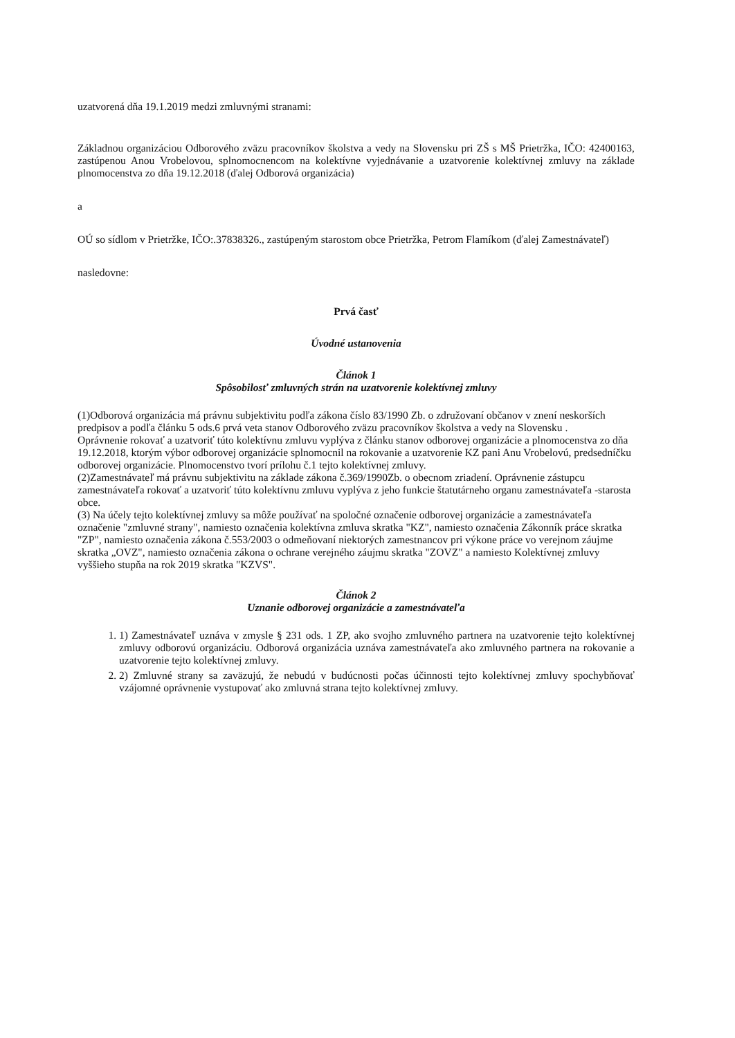uzatvorená dňa 19.1.2019 medzi zmluvnými stranami:
Základnou organizáciou Odborového zväzu pracovníkov školstva a vedy na Slovensku pri ZŠ s MŠ Prietržka, IČO: 42400163, zastúpenou Anou Vrobelovou, splnomocnencom na kolektívne vyjednávanie a uzatvorenie kolektívnej zmluvy na základe plnomocenstva zo dňa 19.12.2018 (ďalej Odborová organizácia)
a
OÚ so sídlom v Prietržke, IČO:.37838326., zastúpeným starostom obce Prietržka, Petrom Flamíkom (ďalej Zamestnávateľ)
nasledovne:
Prvá časť
Úvodné ustanovenia
Článok 1
Spôsobilosť zmluvných strán na uzatvorenie kolektívnej zmluvy
(1)Odborová organizácia má právnu subjektivitu podľa zákona číslo 83/1990 Zb. o združovaní občanov v znení neskorších predpisov a podľa článku 5 ods.6 prvá veta stanov Odborového zväzu pracovníkov školstva a vedy na Slovensku .
Oprávnenie rokovať a uzatvoriť túto kolektívnu zmluvu vyplýva z článku stanov odborovej organizácie a plnomocenstva zo dňa 19.12.2018, ktorým výbor odborovej organizácie splnomocnil na rokovanie a uzatvorenie KZ pani Anu Vrobelovú, predsedníčku odborovej organizácie. Plnomocenstvo tvorí prílohu č.1 tejto kolektívnej zmluvy.
(2)Zamestnávateľ má právnu subjektivitu na základe zákona č.369/1990Zb. o obecnom zriadení. Oprávnenie zástupcu zamestnávateľa rokovať a uzatvoriť túto kolektívnu zmluvu vyplýva z jeho funkcie štatutárneho organu zamestnávateľa -starosta obce.
(3) Na účely tejto kolektívnej zmluvy sa môže používať na spoločné označenie odborovej organizácie a zamestnávateľa označenie "zmluvné strany", namiesto označenia kolektívna zmluva skratka "KZ", namiesto označenia Zákonník práce skratka "ZP", namiesto označenia zákona č.553/2003 o odmeňovaní niektorých zamestnancov pri výkone práce vo verejnom záujme skratka „OVZ", namiesto označenia zákona o ochrane verejného záujmu skratka "ZOVZ" a namiesto Kolektívnej zmluvy vyššieho stupňa na rok 2019 skratka "KZVS".
Článok 2
Uznanie odborovej organizácie a zamestnávateľa
1. 1) Zamestnávateľ uznáva v zmysle § 231 ods. 1 ZP, ako svojho zmluvného partnera na uzatvorenie tejto kolektívnej zmluvy odborovú organizáciu. Odborová organizácia uznáva zamestnávateľa ako zmluvného partnera na rokovanie a uzatvorenie tejto kolektívnej zmluvy.
2. 2) Zmluvné strany sa zaväzujú, že nebudú v budúcnosti počas účinnosti tejto kolektívnej zmluvy spochybňovať vzájomné oprávnenie vystupovať ako zmluvná strana tejto kolektívnej zmluvy.